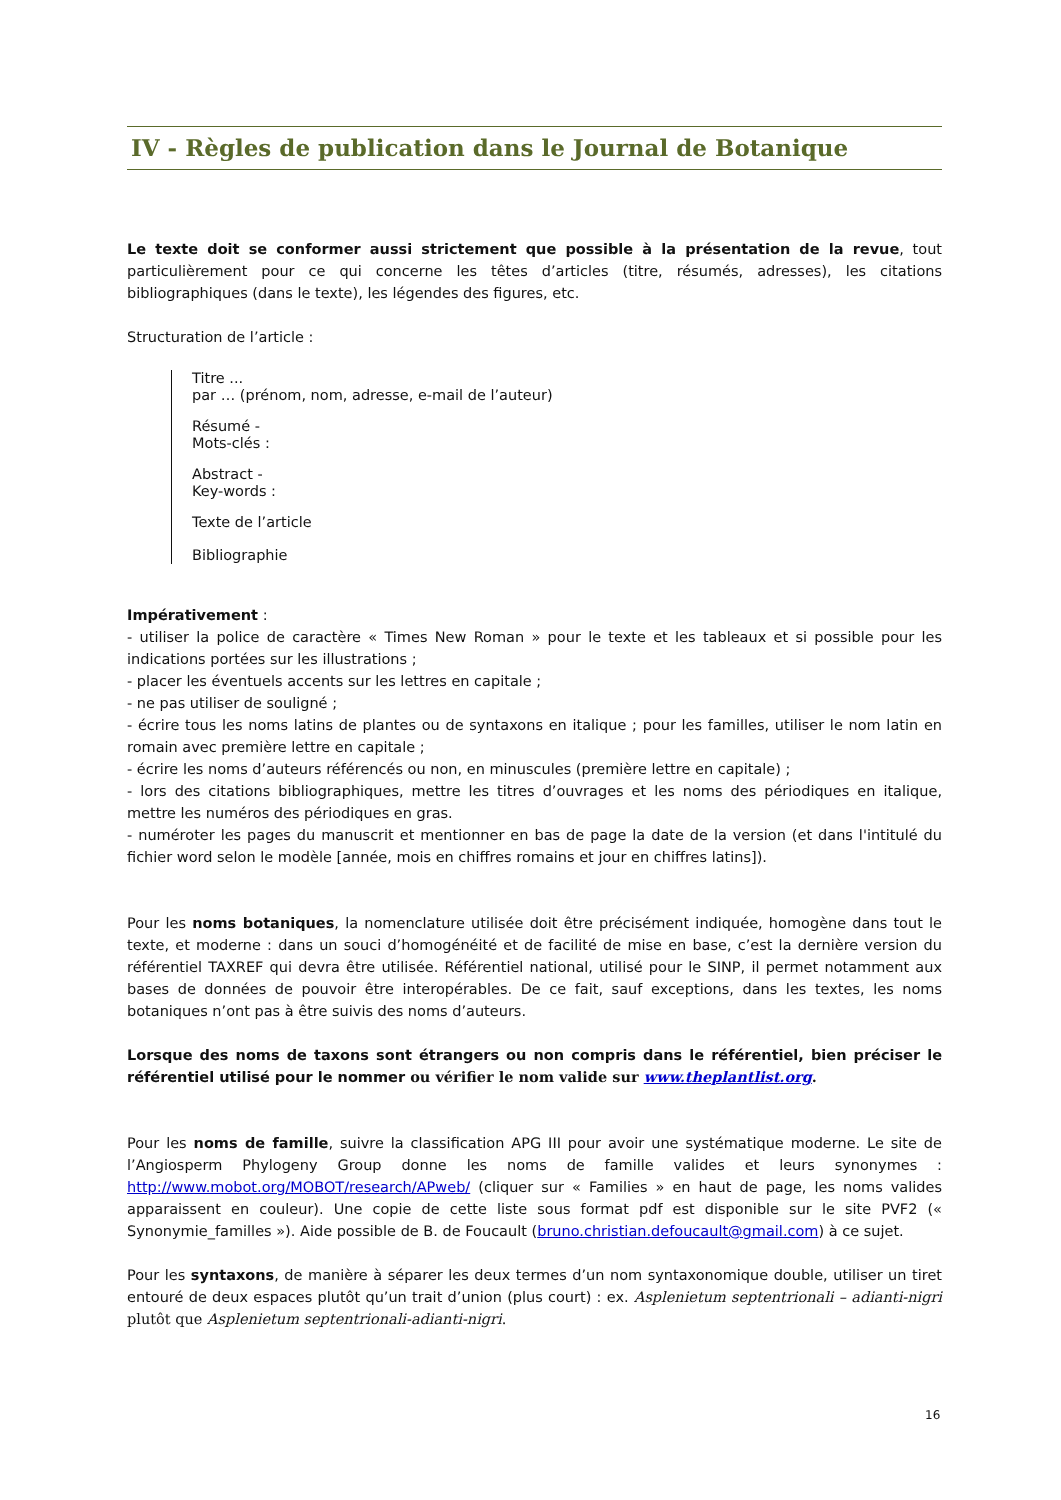IV - Règles de publication dans le Journal de Botanique
Le texte doit se conformer aussi strictement que possible à la présentation de la revue, tout particulièrement pour ce qui concerne les têtes d’articles (titre, résumés, adresses), les citations bibliographiques (dans le texte), les légendes des figures, etc.
Structuration de l’article :
Titre ...
par … (prénom, nom, adresse, e-mail de l’auteur)
Résumé -
Mots-clés :
Abstract -
Key-words :
Texte de l’article
Bibliographie
Impérativement :
- utiliser la police de caractère « Times New Roman » pour le texte et les tableaux et si possible pour les indications portées sur les illustrations ;
- placer les éventuels accents sur les lettres en capitale ;
- ne pas utiliser de souligné ;
- écrire tous les noms latins de plantes ou de syntaxons en italique ; pour les familles, utiliser le nom latin en romain avec première lettre en capitale ;
- écrire les noms d’auteurs référencés ou non, en minuscules (première lettre en capitale) ;
- lors des citations bibliographiques, mettre les titres d’ouvrages et les noms des périodiques en italique, mettre les numéros des périodiques en gras.
- numéroter les pages du manuscrit et mentionner en bas de page la date de la version (et dans l'intitulé du fichier word selon le modèle [année, mois en chiffres romains et jour en chiffres latins]).
Pour les noms botaniques, la nomenclature utilisée doit être précisément indiquée, homogène dans tout le texte, et moderne : dans un souci d’homogénéité et de facilité de mise en base, c’est la dernière version du référentiel TAXREF qui devra être utilisée. Référentiel national, utilisé pour le SINP, il permet notamment aux bases de données de pouvoir être interopérables. De ce fait, sauf exceptions, dans les textes, les noms botaniques n’ont pas à être suivis des noms d’auteurs.
Lorsque des noms de taxons sont étrangers ou non compris dans le référentiel, bien préciser le référentiel utilisé pour le nommer ou vérifier le nom valide sur www.theplantlist.org.
Pour les noms de famille, suivre la classification APG III pour avoir une systématique moderne. Le site de l’Angiosperm Phylogeny Group donne les noms de famille valides et leurs synonymes : http://www.mobot.org/MOBOT/research/APweb/ (cliquer sur « Families » en haut de page, les noms valides apparaissent en couleur). Une copie de cette liste sous format pdf est disponible sur le site PVF2 (« Synonymie_familles »). Aide possible de B. de Foucault (bruno.christian.defoucault@gmail.com) à ce sujet.
Pour les syntaxons, de manière à séparer les deux termes d’un nom syntaxonomique double, utiliser un tiret entouré de deux espaces plutôt qu’un trait d’union (plus court) : ex. Asplenietum septentrionali – adianti-nigri plutôt que Asplenietum septentrionali-adianti-nigri.
16